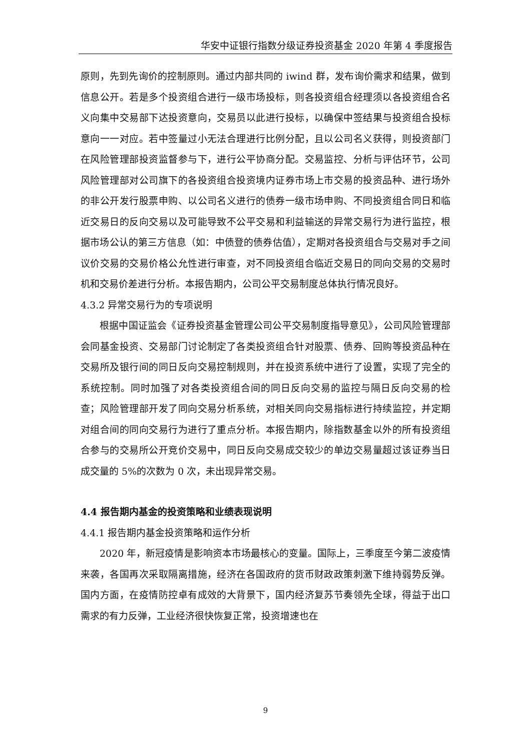华安中证银行指数分级证券投资基金 2020 年第 4 季度报告
原则，先到先询价的控制原则。通过内部共同的 iwind 群，发布询价需求和结果，做到信息公开。若是多个投资组合进行一级市场投标，则各投资组合经理须以各投资组合名义向集中交易部下达投资意向，交易员以此进行投标，以确保中签结果与投资组合投标意向一一对应。若中签量过小无法合理进行比例分配，且以公司名义获得，则投资部门在风险管理部投资监督参与下，进行公平协商分配。交易监控、分析与评估环节，公司风险管理部对公司旗下的各投资组合投资境内证券市场上市交易的投资品种、进行场外的非公开发行股票申购、以公司名义进行的债券一级市场申购、不同投资组合同日和临近交易日的反向交易以及可能导致不公平交易和利益输送的异常交易行为进行监控，根据市场公认的第三方信息（如：中债登的债券估值），定期对各投资组合与交易对手之间议价交易的交易价格公允性进行审查，对不同投资组合临近交易日的同向交易的交易时机和交易价差进行分析。本报告期内，公司公平交易制度总体执行情况良好。
4.3.2 异常交易行为的专项说明
根据中国证监会《证券投资基金管理公司公平交易制度指导意见》，公司风险管理部会同基金投资、交易部门讨论制定了各类投资组合针对股票、债券、回购等投资品种在交易所及银行间的同日反向交易控制规则，并在投资系统中进行了设置，实现了完全的系统控制。同时加强了对各类投资组合间的同日反向交易的监控与隔日反向交易的检查；风险管理部开发了同向交易分析系统，对相关同向交易指标进行持续监控，并定期对组合间的同向交易行为进行了重点分析。本报告期内，除指数基金以外的所有投资组合参与的交易所公开竞价交易中，同日反向交易成交较少的单边交易量超过该证券当日成交量的 5%的次数为 0 次，未出现异常交易。
4.4 报告期内基金的投资策略和业绩表现说明
4.4.1 报告期内基金投资策略和运作分析
2020 年，新冠疫情是影响资本市场最核心的变量。国际上，三季度至今第二波疫情来袭，各国再次采取隔离措施，经济在各国政府的货币财政政策刺激下维持弱势反弹。国内方面，在疫情防控卓有成效的大背景下，国内经济复苏节奏领先全球，得益于出口需求的有力反弹，工业经济很快恢复正常，投资增速也在
9